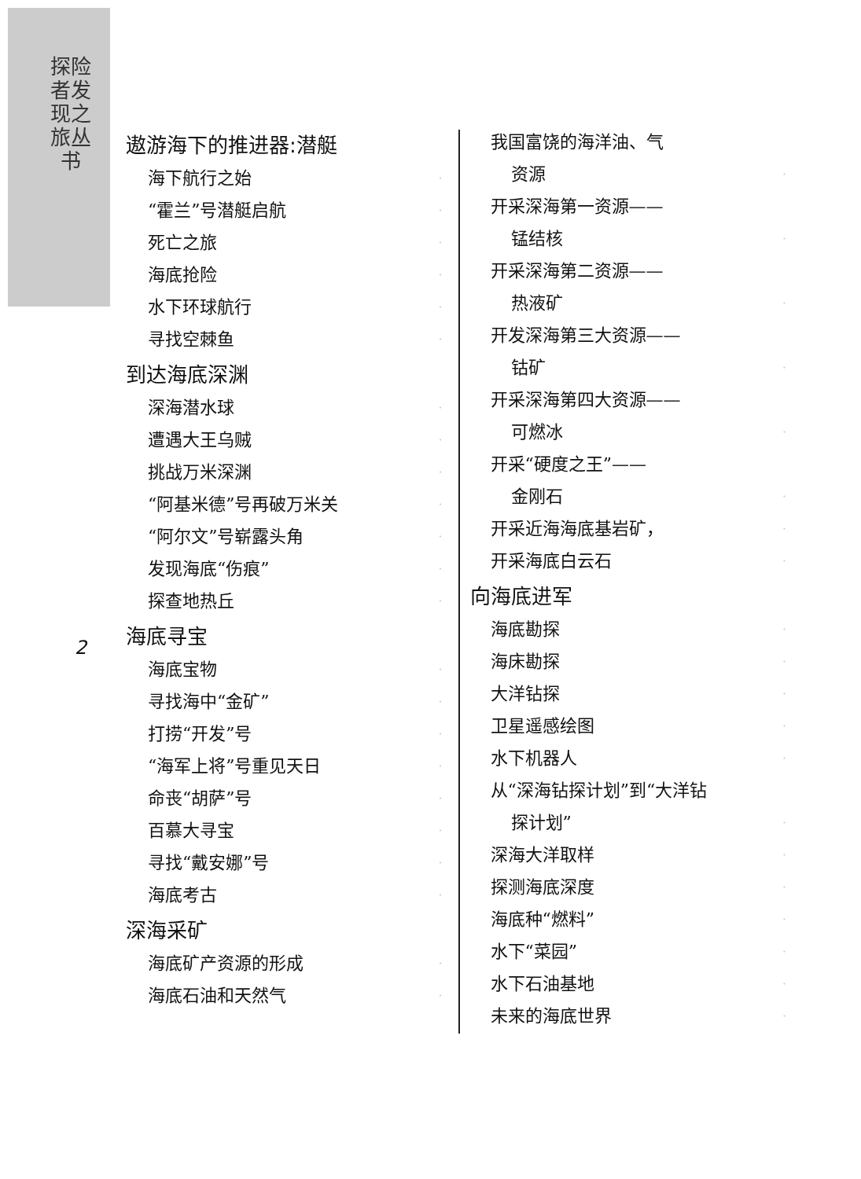探险者发现之旅丛书
2
遨游海下的推进器:潜艇
海下航行之始 ·
“霍兰”号潜艇启航 ·
死亡之旅 ·
海底抢险 ·
水下环球航行 ·
寻找空棘鱼 ·
到达海底深渊
深海潜水球 ·
遭遇大王乌贼 ·
挑战万米深渊 ·
“阿基米德”号再破万米关 ·
“阿尔文”号崭露头角 ·
发现海底“伤痕” ·
探查地热丘 ·
海底寻宝
海底宝物 ·
寻找海中“金矿” ·
打捞“开发”号 ·
“海军上将”号重见天日 ·
命丧“胡萨”号 ·
百慕大寻宝 ·
寻找“戴安娜”号 ·
海底考古 ·
深海采矿
海底矿产资源的形成 ·
海底石油和天然气 ·
我国富饶的海洋油、气
资源 ·
开采深海第一资源——
锰结核 ·
开采深海第二资源——
热液矿 ·
开发深海第三大资源——
钴矿 ·
开采深海第四大资源——
可燃冰 ·
开采“硬度之王”——
金刚石 ·
开采近海海底基岩矿， ·
开采海底白云石 ·
向海底进军
海底勘探 ·
海床勘探 ·
大洋钻探 ·
卫星遥感绘图 ·
水下机器人 ·
从“深海钻探计划”到“大洋钻
探计划” ·
深海大洋取样 ·
探测海底深度 ·
海底种“燃料” ·
水下“菜园” ·
水下石油基地 ·
未来的海底世界 ·